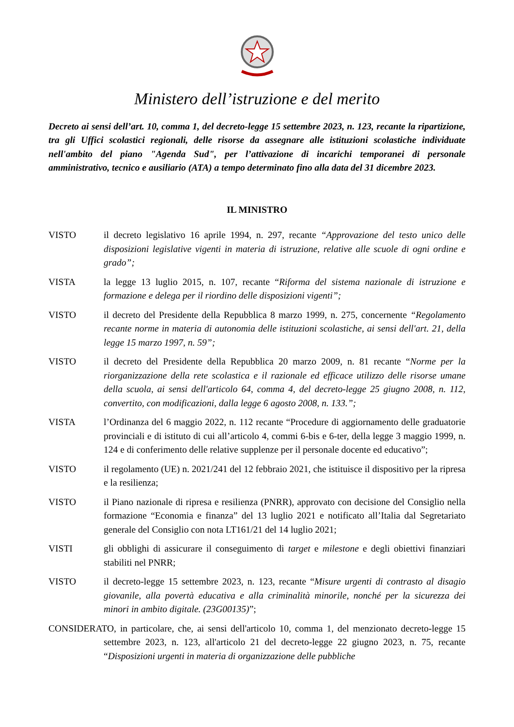Ministero dell’istruzione e del merito
Decreto ai sensi dell’art. 10, comma 1, del decreto-legge 15 settembre 2023, n. 123, recante la ripartizione, tra gli Uffici scolastici regionali, delle risorse da assegnare alle istituzioni scolastiche individuate nell'ambito del piano "Agenda Sud", per l’attivazione di incarichi temporanei di personale amministrativo, tecnico e ausiliario (ATA) a tempo determinato fino alla data del 31 dicembre 2023.
IL MINISTRO
VISTO il decreto legislativo 16 aprile 1994, n. 297, recante “Approvazione del testo unico delle disposizioni legislative vigenti in materia di istruzione, relative alle scuole di ogni ordine e grado”;
VISTA la legge 13 luglio 2015, n. 107, recante “Riforma del sistema nazionale di istruzione e formazione e delega per il riordino delle disposizioni vigenti”;
VISTO il decreto del Presidente della Repubblica 8 marzo 1999, n. 275, concernente “Regolamento recante norme in materia di autonomia delle istituzioni scolastiche, ai sensi dell'art. 21, della legge 15 marzo 1997, n. 59”;
VISTO il decreto del Presidente della Repubblica 20 marzo 2009, n. 81 recante “Norme per la riorganizzazione della rete scolastica e il razionale ed efficace utilizzo delle risorse umane della scuola, ai sensi dell'articolo 64, comma 4, del decreto-legge 25 giugno 2008, n. 112, convertito, con modificazioni, dalla legge 6 agosto 2008, n. 133.”;
VISTA l’Ordinanza del 6 maggio 2022, n. 112 recante “Procedure di aggiornamento delle graduatorie provinciali e di istituto di cui all’articolo 4, commi 6-bis e 6-ter, della legge 3 maggio 1999, n. 124 e di conferimento delle relative supplenze per il personale docente ed educativo”;
VISTO il regolamento (UE) n. 2021/241 del 12 febbraio 2021, che istituisce il dispositivo per la ripresa e la resilienza;
VISTO il Piano nazionale di ripresa e resilienza (PNRR), approvato con decisione del Consiglio nella formazione “Economia e finanza” del 13 luglio 2021 e notificato all’Italia dal Segretariato generale del Consiglio con nota LT161/21 del 14 luglio 2021;
VISTI gli obblighi di assicurare il conseguimento di target e milestone e degli obiettivi finanziari stabiliti nel PNRR;
VISTO il decreto-legge 15 settembre 2023, n. 123, recante “Misure urgenti di contrasto al disagio giovanile, alla povertà educativa e alla criminalità minorile, nonché per la sicurezza dei minori in ambito digitale. (23G00135)”;
CONSIDERATO, in particolare, che, ai sensi dell'articolo 10, comma 1, del menzionato decreto-legge 15 settembre 2023, n. 123, all'articolo 21 del decreto-legge 22 giugno 2023, n. 75, recante “Disposizioni urgenti in materia di organizzazione delle pubbliche